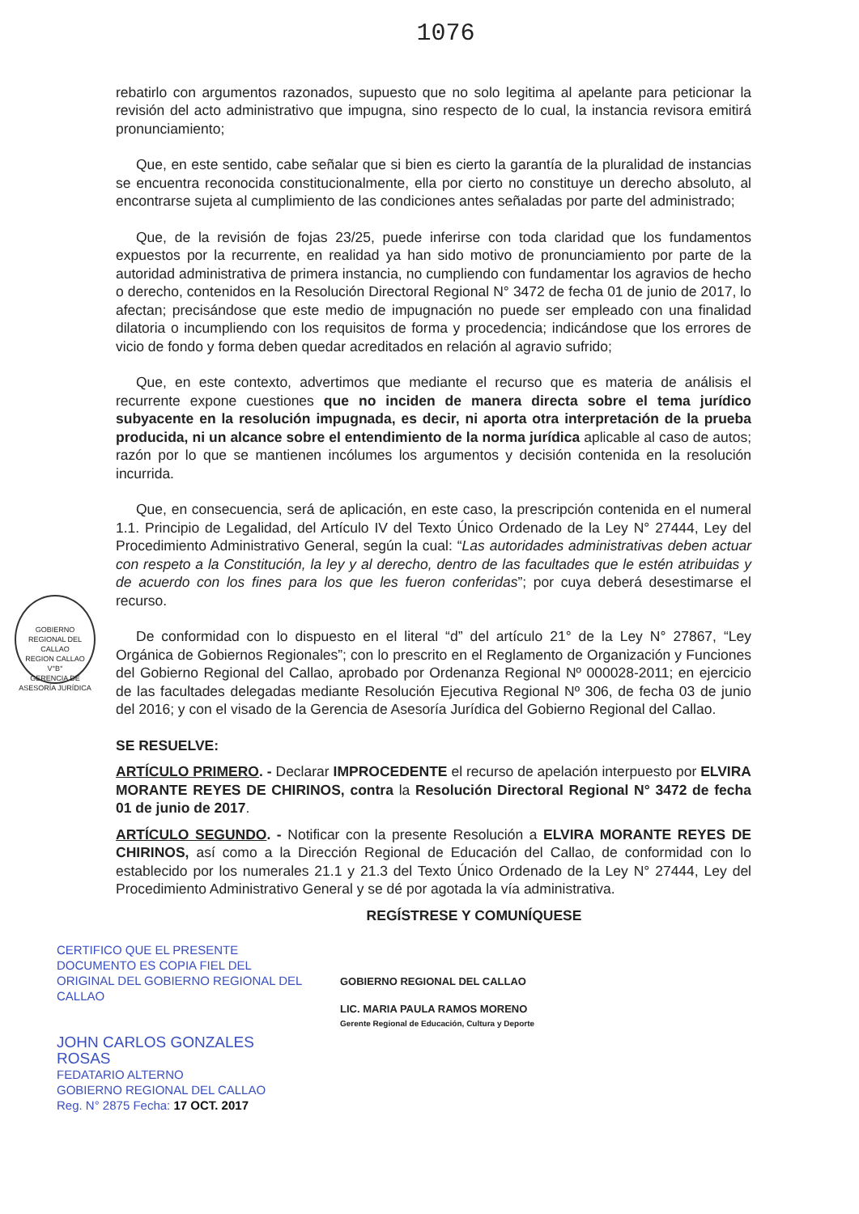1076
rebatirlo con argumentos razonados, supuesto que no solo legitima al apelante para peticionar la revisión del acto administrativo que impugna, sino respecto de lo cual, la instancia revisora emitirá pronunciamiento;
Que, en este sentido, cabe señalar que si bien es cierto la garantía de la pluralidad de instancias se encuentra reconocida constitucionalmente, ella por cierto no constituye un derecho absoluto, al encontrarse sujeta al cumplimiento de las condiciones antes señaladas por parte del administrado;
Que, de la revisión de fojas 23/25, puede inferirse con toda claridad que los fundamentos expuestos por la recurrente, en realidad ya han sido motivo de pronunciamiento por parte de la autoridad administrativa de primera instancia, no cumpliendo con fundamentar los agravios de hecho o derecho, contenidos en la Resolución Directoral Regional N° 3472 de fecha 01 de junio de 2017, lo afectan; precisándose que este medio de impugnación no puede ser empleado con una finalidad dilatoria o incumpliendo con los requisitos de forma y procedencia; indicándose que los errores de vicio de fondo y forma deben quedar acreditados en relación al agravio sufrido;
Que, en este contexto, advertimos que mediante el recurso que es materia de análisis el recurrente expone cuestiones que no inciden de manera directa sobre el tema jurídico subyacente en la resolución impugnada, es decir, ni aporta otra interpretación de la prueba producida, ni un alcance sobre el entendimiento de la norma jurídica aplicable al caso de autos; razón por lo que se mantienen incólumes los argumentos y decisión contenida en la resolución incurrida.
Que, en consecuencia, será de aplicación, en este caso, la prescripción contenida en el numeral 1.1. Principio de Legalidad, del Artículo IV del Texto Único Ordenado de la Ley N° 27444, Ley del Procedimiento Administrativo General, según la cual: “Las autoridades administrativas deben actuar con respeto a la Constitución, la ley y al derecho, dentro de las facultades que le estén atribuidas y de acuerdo con los fines para los que les fueron conferidas”; por cuya deberá desestimarse el recurso.
De conformidad con lo dispuesto en el literal “d” del artículo 21° de la Ley N° 27867, “Ley Orgánica de Gobiernos Regionales”; con lo prescrito en el Reglamento de Organización y Funciones del Gobierno Regional del Callao, aprobado por Ordenanza Regional Nº 000028-2011; en ejercicio de las facultades delegadas mediante Resolución Ejecutiva Regional Nº 306, de fecha 03 de junio del 2016; y con el visado de la Gerencia de Asesoría Jurídica del Gobierno Regional del Callao.
SE RESUELVE:
ARTÍCULO PRIMERO. - Declarar IMPROCEDENTE el recurso de apelación interpuesto por ELVIRA MORANTE REYES DE CHIRINOS, contra la Resolución Directoral Regional N° 3472 de fecha 01 de junio de 2017.
ARTÍCULO SEGUNDO. - Notificar con la presente Resolución a ELVIRA MORANTE REYES DE CHIRINOS, así como a la Dirección Regional de Educación del Callao, de conformidad con lo establecido por los numerales 21.1 y 21.3 del Texto Único Ordenado de la Ley N° 27444, Ley del Procedimiento Administrativo General y se dé por agotada la vía administrativa.
REGÍSTRESE Y COMUNÍQUESE
GOBIERNO REGIONAL DEL CALLAO
REGION CALLAO
V°B°
GERENCIA DE ASESORÍA JURÍDICA
CERTIFICO QUE EL PRESENTE DOCUMENTO ES COPIA FIEL DEL ORIGINAL DEL GOBIERNO REGIONAL DEL CALLAO
JOHN CARLOS GONZALES ROSAS
FEDATARIO ALTERNO
GOBIERNO REGIONAL DEL CALLAO
Reg. N° 2875 Fecha: 17 OCT. 2017
GOBIERNO REGIONAL DEL CALLAO
LIC. MARIA PAULA RAMOS MORENO
Gerente Regional de Educación, Cultura y Deporte